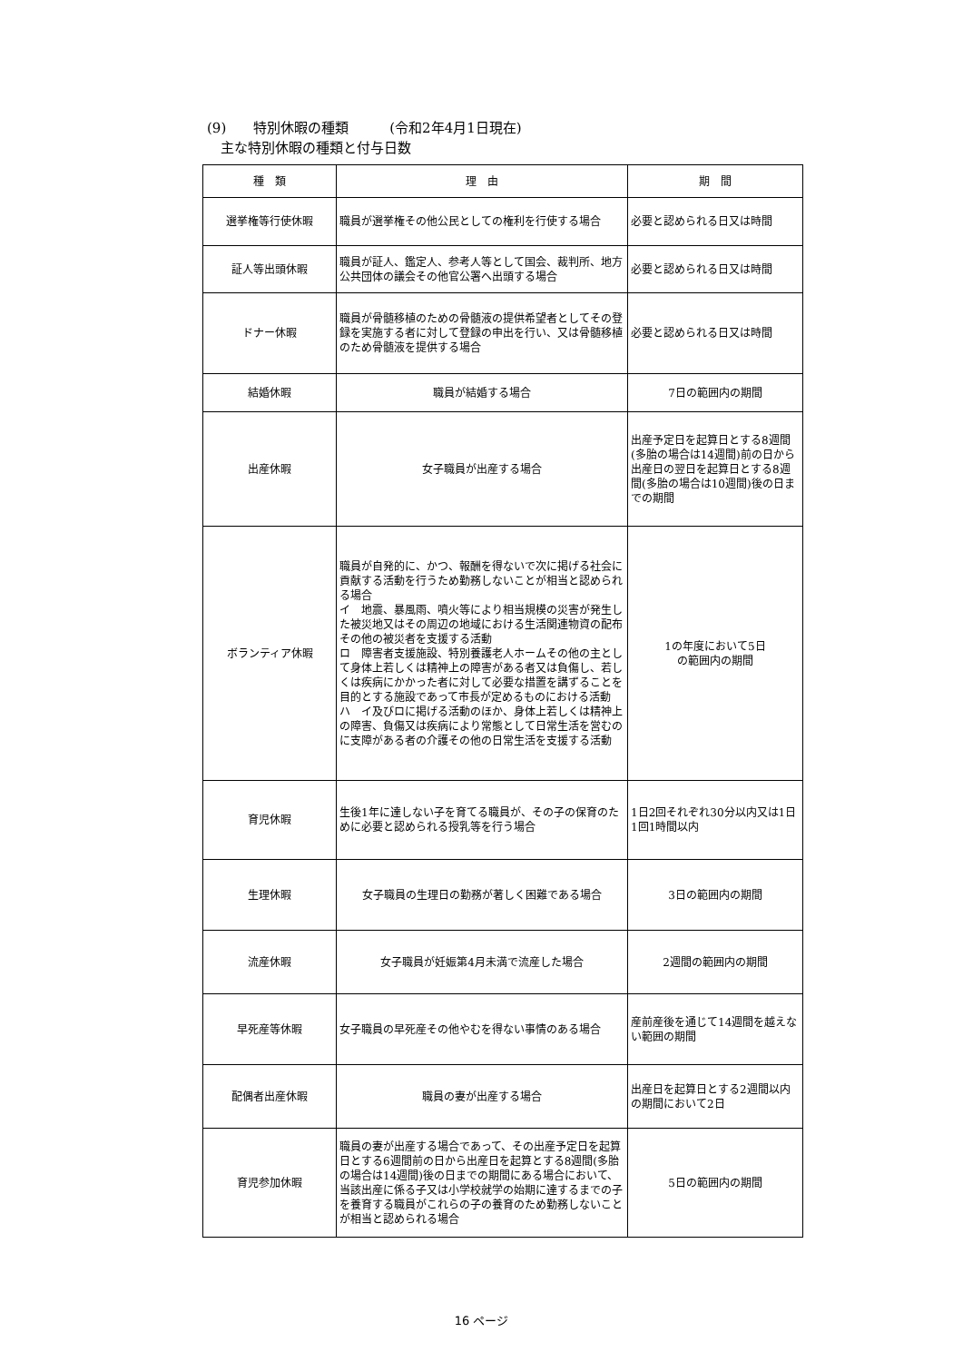(9)　　特別休暇の種類　　　(令和2年4月1日現在)
　主な特別休暇の種類と付与日数
| 種 類 | 理 由 | 期 間 |
| --- | --- | --- |
| 選挙権等行使休暇 | 職員が選挙権その他公民としての権利を行使する場合 | 必要と認められる日又は時間 |
| 証人等出頭休暇 | 職員が証人、鑑定人、参考人等として国会、裁判所、地方公共団体の議会その他官公署へ出頭する場合 | 必要と認められる日又は時間 |
| ドナー休暇 | 職員が骨髄移植のための骨髄液の提供希望者としてその登録を実施する者に対して登録の申出を行い、又は骨髄移植のため骨髄液を提供する場合 | 必要と認められる日又は時間 |
| 結婚休暇 | 職員が結婚する場合 | 7日の範囲内の期間 |
| 出産休暇 | 女子職員が出産する場合 | 出産予定日を起算日とする8週間(多胎の場合は14週間)前の日から出産日の翌日を起算日とする8週間(多胎の場合は10週間)後の日までの期間 |
| ボランティア休暇 | 職員が自発的に、かつ、報酬を得ないで次に掲げる社会に貢献する活動を行うため勤務しないことが相当と認められる場合 イ 地震、暴風雨、噴火等により相当規模の災害が発生した被災地又はその周辺の地域における生活関連物資の配布その他の被災者を支援する活動 ロ 障害者支援施設、特別養護老人ホームその他の主として身体上若しくは精神上の障害がある者又は負傷し、若しくは疾病にかかった者に対して必要な措置を講ずることを目的とする施設であって市長が定めるものにおける活動 ハ イ及びロに掲げる活動のほか、身体上若しくは精神上の障害、負傷又は疾病により常態として日常生活を営むのに支障がある者の介護その他の日常生活を支援する活動 | 1の年度において5日 の範囲内の期間 |
| 育児休暇 | 生後1年に達しない子を育てる職員が、その子の保育のために必要と認められる授乳等を行う場合 | 1日2回それぞれ30分以内又は1日1回1時間以内 |
| 生理休暇 | 女子職員の生理日の勤務が著しく困難である場合 | 3日の範囲内の期間 |
| 流産休暇 | 女子職員が妊娠第4月未満で流産した場合 | 2週間の範囲内の期間 |
| 早死産等休暇 | 女子職員の早死産その他やむを得ない事情のある場合 | 産前産後を通じて14週間を越えない範囲の期間 |
| 配偶者出産休暇 | 職員の妻が出産する場合 | 出産日を起算日とする2週間以内の期間において2日 |
| 育児参加休暇 | 職員の妻が出産する場合であって、その出産予定日を起算日とする6週間前の日から出産日を起算とする8週間(多胎の場合は14週間)後の日までの期間にある場合において、当該出産に係る子又は小学校就学の始期に達するまでの子を養育する職員がこれらの子の養育のため勤務しないことが相当と認められる場合 | 5日の範囲内の期間 |
16 ページ